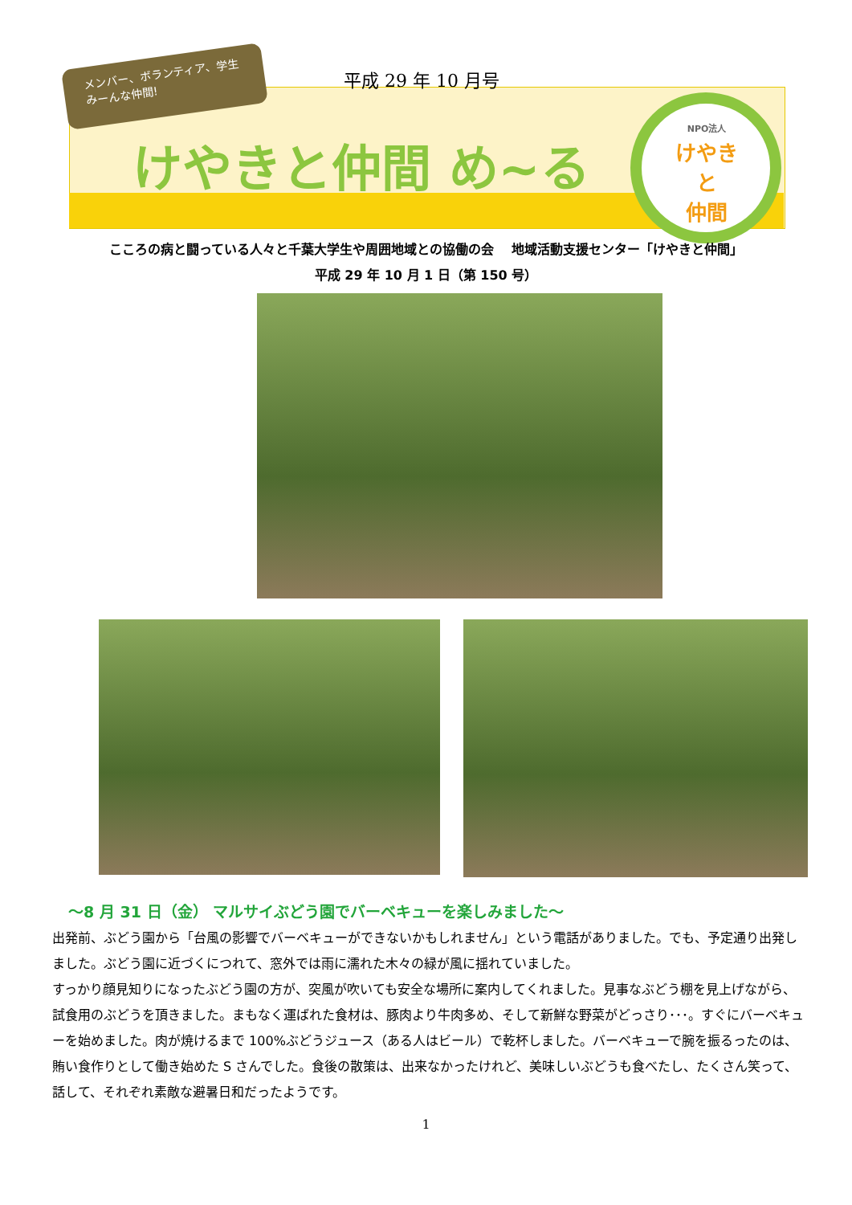メンバー、ボランティア、学生 みーんな仲間!
平成 29 年 10 月号
けやきと仲間 め~る
NPO法人
けやき
と
仲間
こころの病と闘っている人々と千葉大学生や周囲地域との協働の会　 地域活動支援センター「けやきと仲間」
平成 29 年 10 月 1 日（第 150 号）
～8 月 31 日（金） マルサイぶどう園でバーベキューを楽しみました～
出発前、ぶどう園から「台風の影響でバーベキューができないかもしれません」という電話がありました。でも、予定通り出発しました。ぶどう園に近づくにつれて、窓外では雨に濡れた木々の緑が風に揺れていました。
すっかり顔見知りになったぶどう園の方が、突風が吹いても安全な場所に案内してくれました。見事なぶどう棚を見上げながら、試食用のぶどうを頂きました。まもなく運ばれた食材は、豚肉より牛肉多め、そして新鮮な野菜がどっさり･･･。すぐにバーベキューを始めました。肉が焼けるまで 100%ぶどうジュース（ある人はビール）で乾杯しました。バーベキューで腕を振るったのは、賄い食作りとして働き始めた S さんでした。食後の散策は、出来なかったけれど、美味しいぶどうも食べたし、たくさん笑って、話して、それぞれ素敵な避暑日和だったようです。
1